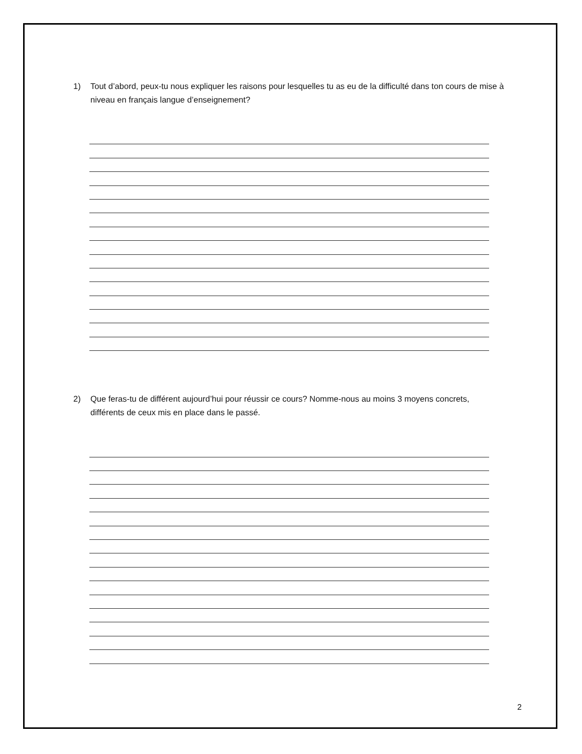1) Tout d’abord, peux-tu nous expliquer les raisons pour lesquelles tu as eu de la difficulté dans ton cours de mise à niveau en français langue d’enseignement?
2) Que feras-tu de différent aujourd’hui pour réussir ce cours? Nomme-nous au moins 3 moyens concrets, différents de ceux mis en place dans le passé.
2